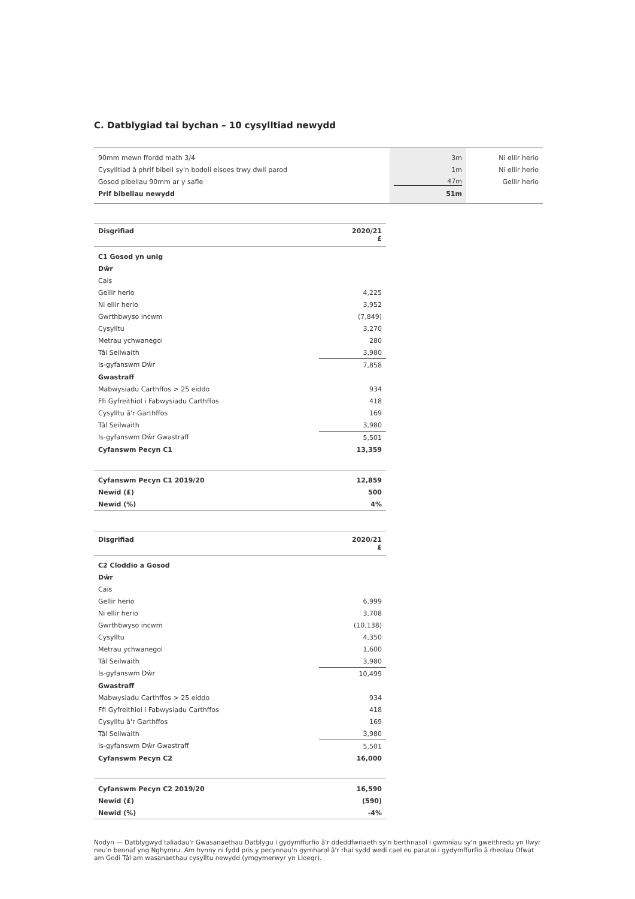C. Datblygiad tai bychan – 10 cysylltiad newydd
| 90mm mewn ffordd math 3/4 | 3m | Ni ellir herio |
| Cysylltiad â phrif bibell sy'n bodoli eisoes trwy dwll parod | 1m | Ni ellir herio |
| Gosod pibellau 90mm ar y safle | 47m | Gellir herio |
| Prif bibellau newydd | 51m | |
| Disgrifiad | 2020/21 £ |
| --- | --- |
| C1 Gosod yn unig | |
| Dŵr | |
| Cais | |
| Gellir herio | 4,225 |
| Ni ellir herio | 3,952 |
| Gwrthbwyso incwm | (7,849) |
| Cysylltu | 3,270 |
| Metrau ychwanegol | 280 |
| Tâl Seilwaith | 3,980 |
| Is-gyfanswm Dŵr | 7,858 |
| Gwastraff | |
| Mabwysiadu Carthffos > 25 eiddo | 934 |
| Ffi Gyfreithiol i Fabwysiadu Carthffos | 418 |
| Cysylltu â'r Garthffos | 169 |
| Tâl Seilwaith | 3,980 |
| Is-gyfanswm Dŵr Gwastraff | 5,501 |
| Cyfanswm Pecyn C1 | 13,359 |
| Cyfanswm Pecyn C1 2019/20 | 12,859 |
| Newid (£) | 500 |
| Newid (%) | 4% |
| Disgrifiad | 2020/21 £ |
| --- | --- |
| C2 Cloddio a Gosod | |
| Dŵr | |
| Cais | |
| Gellir herio | 6,999 |
| Ni ellir herio | 3,708 |
| Gwrthbwyso incwm | (10,138) |
| Cysylltu | 4,350 |
| Metrau ychwanegol | 1,600 |
| Tâl Seilwaith | 3,980 |
| Is-gyfanswm Dŵr | 10,499 |
| Gwastraff | |
| Mabwysiadu Carthffos > 25 eiddo | 934 |
| Ffi Gyfreithiol i Fabwysiadu Carthffos | 418 |
| Cysylltu â'r Garthffos | 169 |
| Tâl Seilwaith | 3,980 |
| Is-gyfanswm Dŵr Gwastraff | 5,501 |
| Cyfanswm Pecyn C2 | 16,000 |
| Cyfanswm Pecyn C2 2019/20 | 16,590 |
| Newid (£) | (590) |
| Newid (%) | -4% |
Nodyn — Datblygwyd taliadau'r Gwasanaethau Datblygu i gydymffurfio â'r ddeddfwriaeth sy'n berthnasol i gwmnïau sy'n gweithredu yn llwyr neu'n bennaf yng Nghymru. Am hynny ni fydd pris y pecynnau'n gymharol â'r rhai sydd wedi cael eu paratoi i gydymffurfio â rheolau Ofwat am Godi Tâl am wasanaethau cysylltu newydd (ymgymerwyr yn Lloegr).